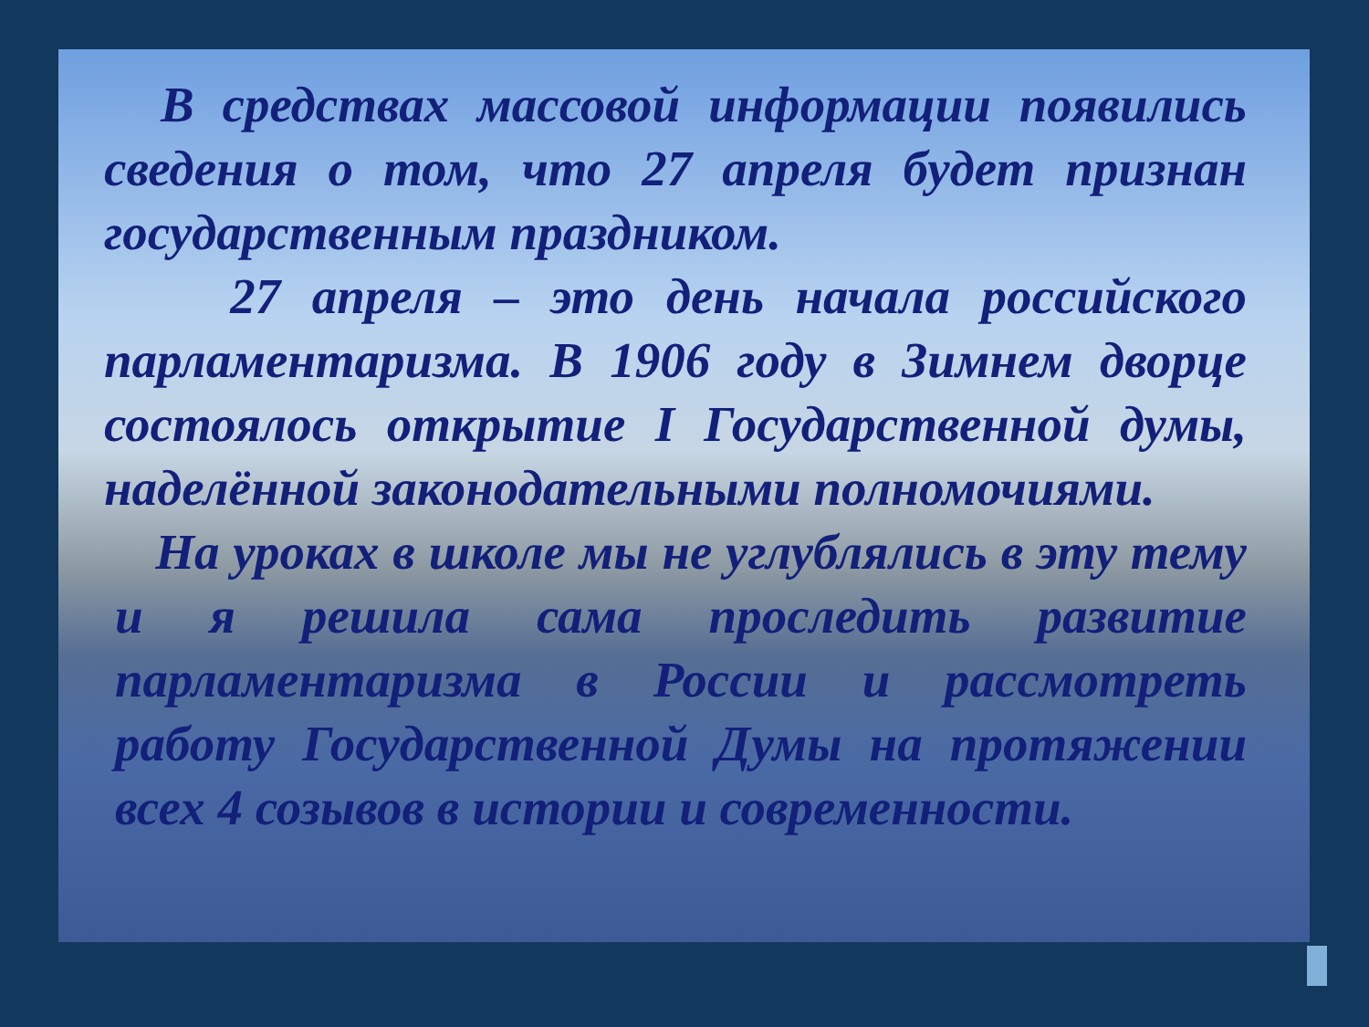В средствах массовой информации появились сведения о том, что 27 апреля будет признан государственным праздником.
27 апреля – это день начала российского парламентаризма. В 1906 году в Зимнем дворце состоялось открытие I Государственной думы, наделённой законодательными полномочиями.
На уроках в школе мы не углублялись в эту тему и я решила сама проследить развитие парламентаризма в России и рассмотреть работу Государственной Думы на протяжении всех 4 созывов в истории и современности.